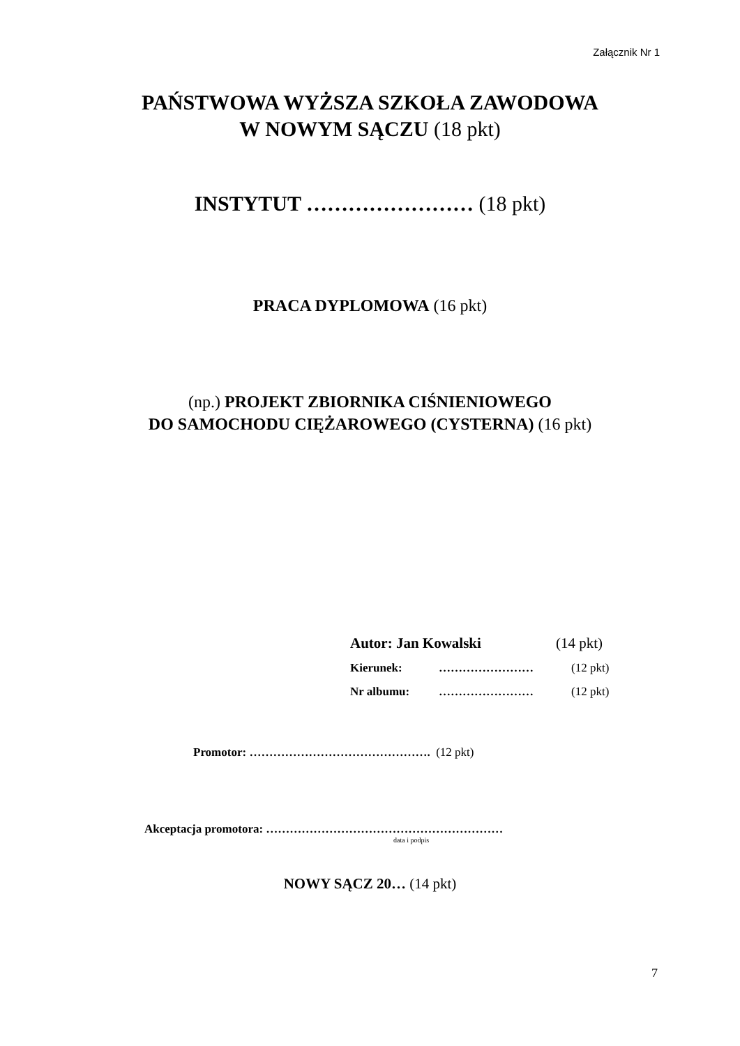Załącznik Nr 1
PAŃSTWOWA WYŻSZA SZKOŁA ZAWODOWA
W NOWYM SĄCZU (18 pkt)
INSTYTUT …………………… (18 pkt)
PRACA DYPLOMOWA (16 pkt)
(np.) PROJEKT ZBIORNIKA CIŚNIENIOWEGO
DO SAMOCHODU CIĘŻAROWEGO (CYSTERNA) (16 pkt)
Autor: Jan Kowalski (14 pkt)
Kierunek: …………………… (12 pkt)
Nr albumu: …………………… (12 pkt)
Promotor: ………………………………………. (12 pkt)
Akceptacja promotora: ……………………………………………………
data i podpis
NOWY SĄCZ 20… (14 pkt)
7